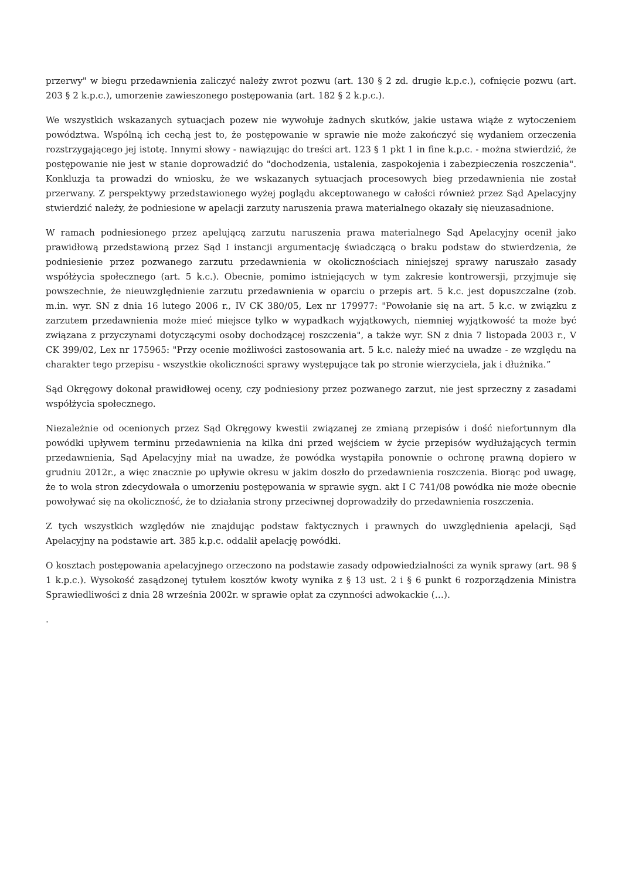przerwy" w biegu przedawnienia zaliczyć należy zwrot pozwu (art. 130 § 2 zd. drugie k.p.c.), cofnięcie pozwu (art. 203 § 2 k.p.c.), umorzenie zawieszonego postępowania (art. 182 § 2 k.p.c.).
We wszystkich wskazanych sytuacjach pozew nie wywołuje żadnych skutków, jakie ustawa wiąże z wytoczeniem powództwa. Wspólną ich cechą jest to, że postępowanie w sprawie nie może zakończyć się wydaniem orzeczenia rozstrzygającego jej istotę. Innymi słowy - nawiązując do treści art. 123 § 1 pkt 1 in fine k.p.c. - można stwierdzić, że postępowanie nie jest w stanie doprowadzić do "dochodzenia, ustalenia, zaspokojenia i zabezpieczenia roszczenia". Konkluzja ta prowadzi do wniosku, że we wskazanych sytuacjach procesowych bieg przedawnienia nie został przerwany. Z perspektywy przedstawionego wyżej poglądu akceptowanego w całości również przez Sąd Apelacyjny stwierdzić należy, że podniesione w apelacji zarzuty naruszenia prawa materialnego okazały się nieuzasadnione.
W ramach podniesionego przez apelującą zarzutu naruszenia prawa materialnego Sąd Apelacyjny ocenił jako prawidłową przedstawioną przez Sąd I instancji argumentację świadczącą o braku podstaw do stwierdzenia, że podniesienie przez pozwanego zarzutu przedawnienia w okolicznościach niniejszej sprawy naruszało zasady współżycia społecznego (art. 5 k.c.). Obecnie, pomimo istniejących w tym zakresie kontrowersji, przyjmuje się powszechnie, że nieuwzględnienie zarzutu przedawnienia w oparciu o przepis art. 5 k.c. jest dopuszczalne (zob. m.in. wyr. SN z dnia 16 lutego 2006 r., IV CK 380/05, Lex nr 179977: "Powołanie się na art. 5 k.c. w związku z zarzutem przedawnienia może mieć miejsce tylko w wypadkach wyjątkowych, niemniej wyjątkowość ta może być związana z przyczynami dotyczącymi osoby dochodzącej roszczenia", a także wyr. SN z dnia 7 listopada 2003 r., V CK 399/02, Lex nr 175965: "Przy ocenie możliwości zastosowania art. 5 k.c. należy mieć na uwadze - ze względu na charakter tego przepisu - wszystkie okoliczności sprawy występujące tak po stronie wierzyciela, jak i dłużnika.”
Sąd Okręgowy dokonał prawidłowej oceny, czy podniesiony przez pozwanego zarzut, nie jest sprzeczny z zasadami współżycia społecznego.
Niezależnie od ocenionych przez Sąd Okręgowy kwestii związanej ze zmianą przepisów i dość niefortunnym dla powódki upływem terminu przedawnienia na kilka dni przed wejściem w życie przepisów wydłużających termin przedawnienia, Sąd Apelacyjny miał na uwadze, że powódka wystąpiła ponownie o ochronę prawną dopiero w grudniu 2012r., a więc znacznie po upływie okresu w jakim doszło do przedawnienia roszczenia. Biorąc pod uwagę, że to wola stron zdecydowała o umorzeniu postępowania w sprawie sygn. akt I C 741/08 powódka nie może obecnie powoływać się na okoliczność, że to działania strony przeciwnej doprowadziły do przedawnienia roszczenia.
Z tych wszystkich względów nie znajdując podstaw faktycznych i prawnych do uwzględnienia apelacji, Sąd Apelacyjny na podstawie art. 385 k.p.c. oddalił apelację powódki.
O kosztach postępowania apelacyjnego orzeczono na podstawie zasady odpowiedzialności za wynik sprawy (art. 98 § 1 k.p.c.). Wysokość zasądzonej tytułem kosztów kwoty wynika z § 13 ust. 2 i § 6 punkt 6 rozporządzenia Ministra Sprawiedliwości z dnia 28 września 2002r. w sprawie opłat za czynności adwokackie (…).
.